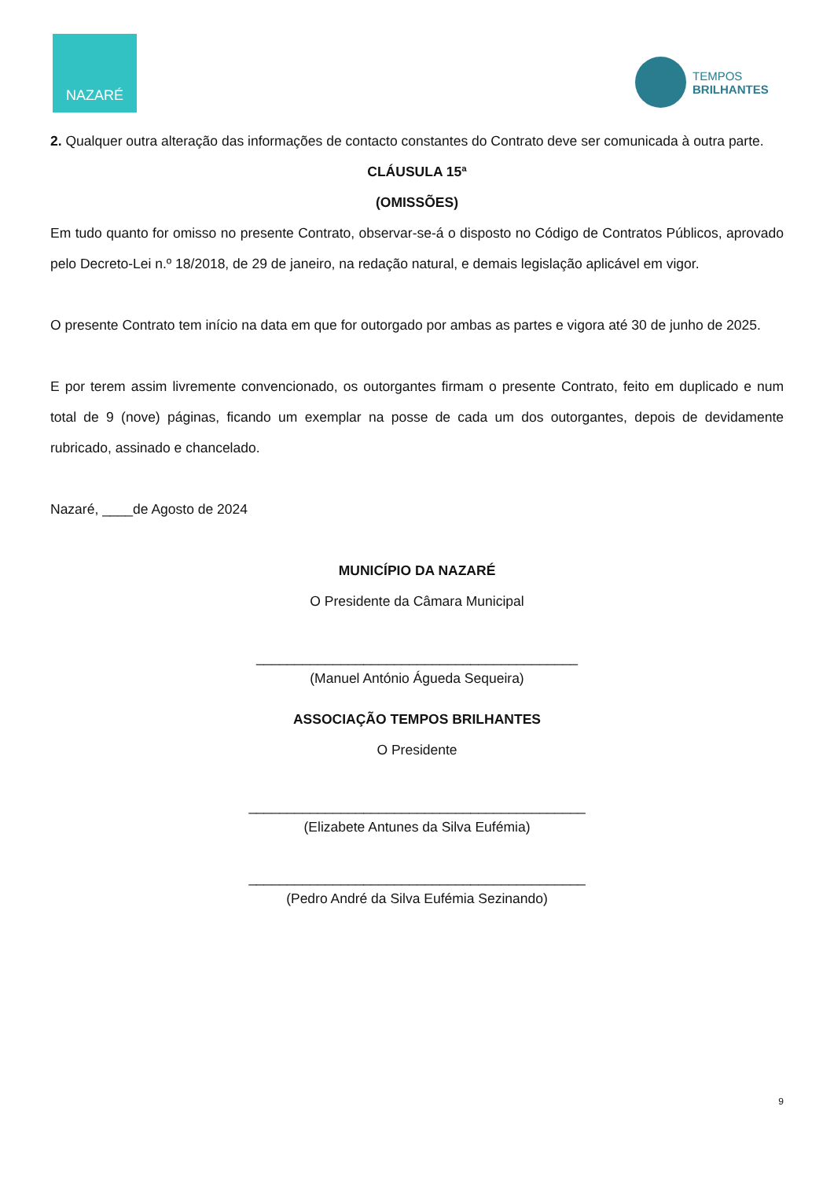NAZARÉ
TEMPOS
BRILHANTES
2. Qualquer outra alteração das informações de contacto constantes do Contrato deve ser comunicada à outra parte.
CLÁUSULA 15ª
(OMISSÕES)
Em tudo quanto for omisso no presente Contrato, observar-se-á o disposto no Código de Contratos Públicos, aprovado pelo Decreto-Lei n.º 18/2018, de 29 de janeiro, na redação natural, e demais legislação aplicável em vigor.
O presente Contrato tem início na data em que for outorgado por ambas as partes e vigora até 30 de junho de 2025.
E por terem assim livremente convencionado, os outorgantes firmam o presente Contrato, feito em duplicado e num total de 9 (nove) páginas, ficando um exemplar na posse de cada um dos outorgantes, depois de devidamente rubricado, assinado e chancelado.
Nazaré, ____de Agosto de 2024
MUNICÍPIO DA NAZARÉ
O Presidente da Câmara Municipal
__________________________________________
(Manuel António Águeda Sequeira)
ASSOCIAÇÃO TEMPOS BRILHANTES
O Presidente
____________________________________________
(Elizabete Antunes da Silva Eufémia)
____________________________________________
(Pedro André da Silva Eufémia Sezinando)
9